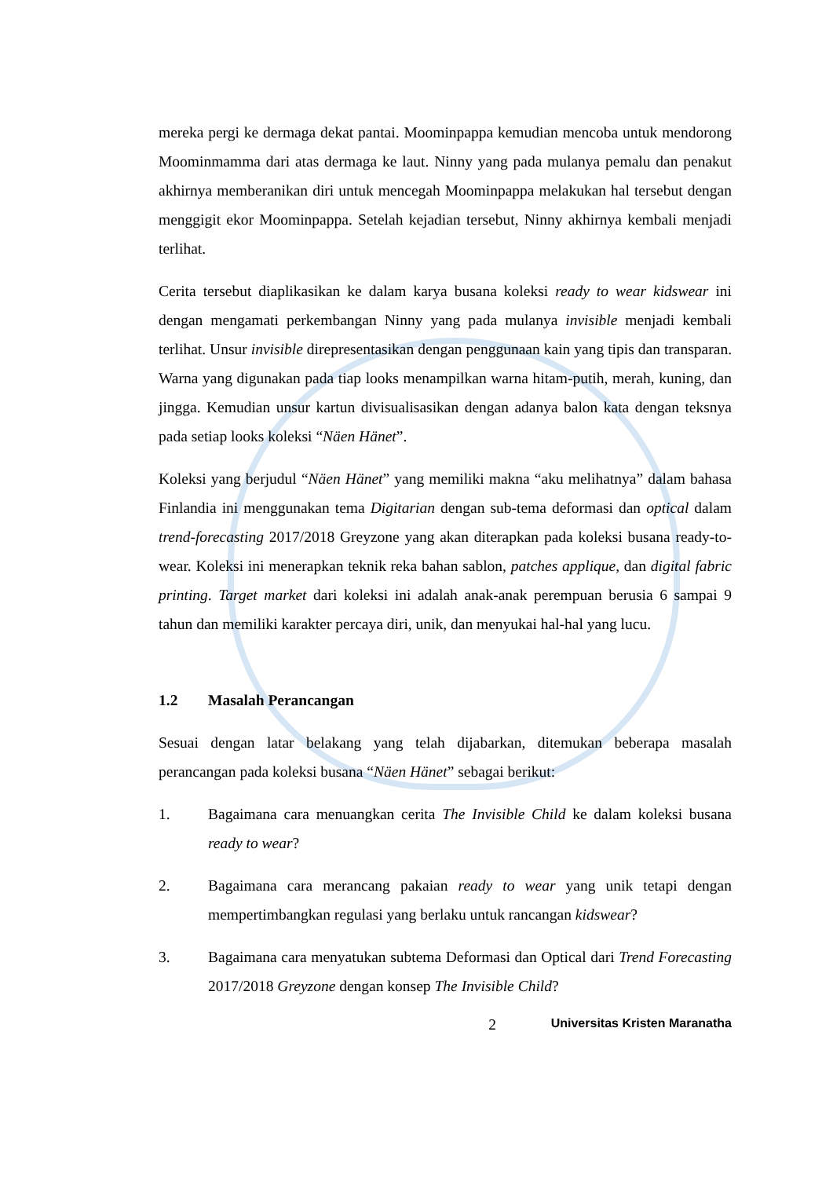mereka pergi ke dermaga dekat pantai. Moominpappa kemudian mencoba untuk mendorong Moominmamma dari atas dermaga ke laut. Ninny yang pada mulanya pemalu dan penakut akhirnya memberanikan diri untuk mencegah Moominpappa melakukan hal tersebut dengan menggigit ekor Moominpappa. Setelah kejadian tersebut, Ninny akhirnya kembali menjadi terlihat.
Cerita tersebut diaplikasikan ke dalam karya busana koleksi ready to wear kidswear ini dengan mengamati perkembangan Ninny yang pada mulanya invisible menjadi kembali terlihat. Unsur invisible direpresentasikan dengan penggunaan kain yang tipis dan transparan. Warna yang digunakan pada tiap looks menampilkan warna hitam-putih, merah, kuning, dan jingga. Kemudian unsur kartun divisualisasikan dengan adanya balon kata dengan teksnya pada setiap looks koleksi “Näen Hänet”.
Koleksi yang berjudul “Näen Hänet” yang memiliki makna “aku melihatnya” dalam bahasa Finlandia ini menggunakan tema Digitarian dengan sub-tema deformasi dan optical dalam trend-forecasting 2017/2018 Greyzone yang akan diterapkan pada koleksi busana ready-to-wear. Koleksi ini menerapkan teknik reka bahan sablon, patches applique, dan digital fabric printing. Target market dari koleksi ini adalah anak-anak perempuan berusia 6 sampai 9 tahun dan memiliki karakter percaya diri, unik, dan menyukai hal-hal yang lucu.
1.2 Masalah Perancangan
Sesuai dengan latar belakang yang telah dijabarkan, ditemukan beberapa masalah perancangan pada koleksi busana “Näen Hänet” sebagai berikut:
1. Bagaimana cara menuangkan cerita The Invisible Child ke dalam koleksi busana ready to wear?
2. Bagaimana cara merancang pakaian ready to wear yang unik tetapi dengan mempertimbangkan regulasi yang berlaku untuk rancangan kidswear?
3. Bagaimana cara menyatukan subtema Deformasi dan Optical dari Trend Forecasting 2017/2018 Greyzone dengan konsep The Invisible Child?
2
Universitas Kristen Maranatha